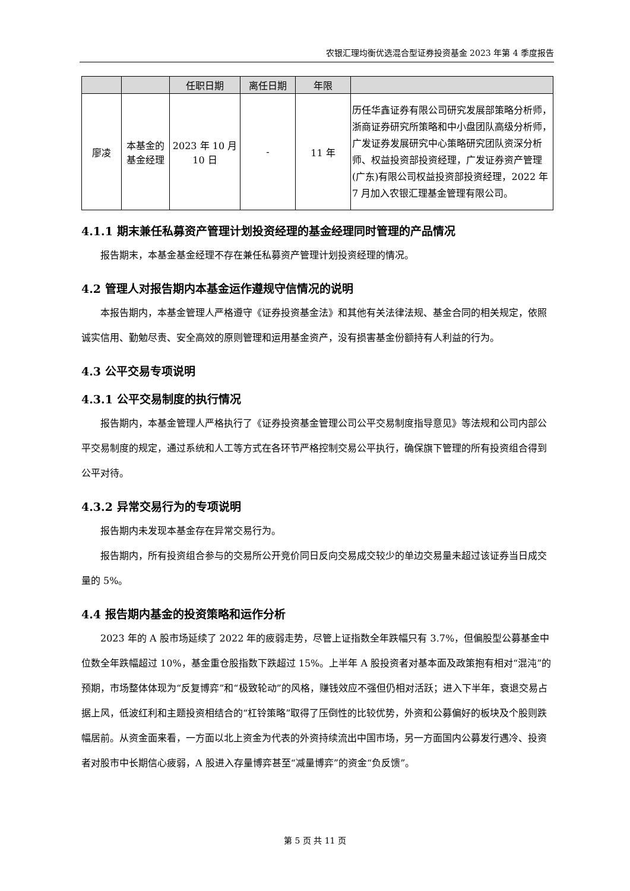农银汇理均衡优选混合型证券投资基金 2023 年第 4 季度报告
| | | 任职日期 | 离任日期 | 年限 | |
| --- | --- | --- | --- | --- | --- |
| 廖凌 | 本基金的基金经理 | 2023 年 10 月 10 日 | - | 11 年 | 历任华鑫证券有限公司研究发展部策略分析师，浙商证券研究所策略和中小盘团队高级分析师，广发证券发展研究中心策略研究团队资深分析师、权益投资部投资经理，广发证券资产管理(广东)有限公司权益投资部投资经理，2022 年 7 月加入农银汇理基金管理有限公司。 |
4.1.1 期末兼任私募资产管理计划投资经理的基金经理同时管理的产品情况
报告期末，本基金基金经理不存在兼任私募资产管理计划投资经理的情况。
4.2 管理人对报告期内本基金运作遵规守信情况的说明
本报告期内，本基金管理人严格遵守《证券投资基金法》和其他有关法律法规、基金合同的相关规定，依照诚实信用、勤勉尽责、安全高效的原则管理和运用基金资产，没有损害基金份额持有人利益的行为。
4.3 公平交易专项说明
4.3.1 公平交易制度的执行情况
报告期内，本基金管理人严格执行了《证券投资基金管理公司公平交易制度指导意见》等法规和公司内部公平交易制度的规定，通过系统和人工等方式在各环节严格控制交易公平执行，确保旗下管理的所有投资组合得到公平对待。
4.3.2 异常交易行为的专项说明
报告期内未发现本基金存在异常交易行为。
报告期内，所有投资组合参与的交易所公开竞价同日反向交易成交较少的单边交易量未超过该证券当日成交量的 5%。
4.4 报告期内基金的投资策略和运作分析
2023 年的 A 股市场延续了 2022 年的疲弱走势，尽管上证指数全年跌幅只有 3.7%，但偏股型公募基金中位数全年跌幅超过 10%，基金重仓股指数下跌超过 15%。上半年 A 股投资者对基本面及政策抱有相对“混沌”的预期，市场整体体现为“反复博弈”和“极致轮动”的风格，赚钱效应不强但仍相对活跃；进入下半年，衰退交易占据上风，低波红利和主题投资相结合的“杠铃策略”取得了压倒性的比较优势，外资和公募偏好的板块及个股则跌幅居前。从资金面来看，一方面以北上资金为代表的外资持续流出中国市场，另一方面国内公募发行遇冷、投资者对股市中长期信心疲弱，A 股进入存量博弈甚至“减量博弈”的资金“负反馈”。
第 5 页 共 11 页